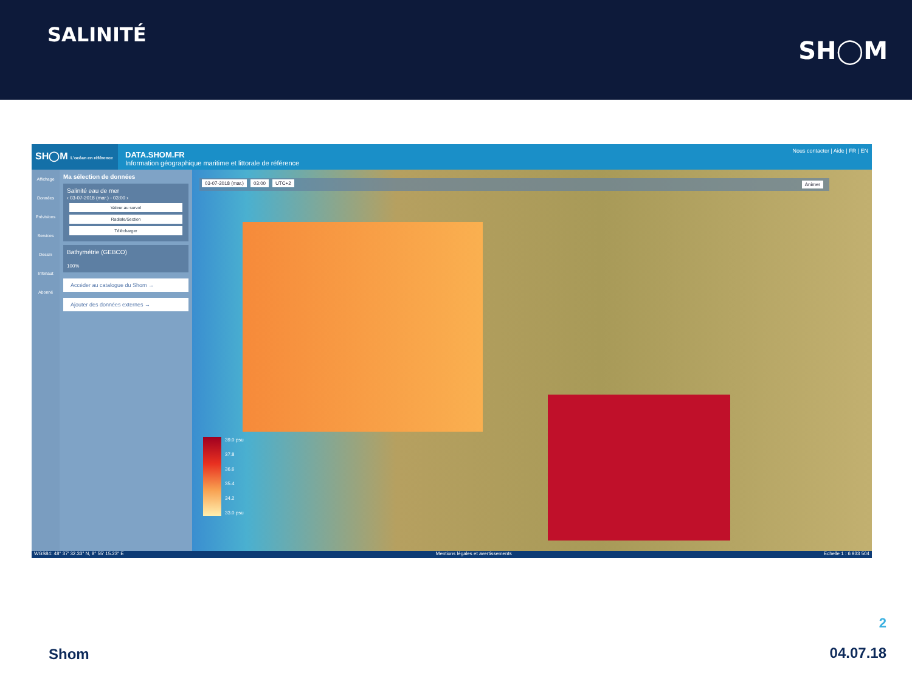SALINITÉ
SH◯M
SH◯M L'océan en référence
DATA.SHOM.FR
Information géographique maritime et littorale de référence
Nous contacter | Aide | FR | EN
Affichage
Données
Prévisions
Services
Dessin
Infonaut
Abonné
Ma sélection de données
Salinité eau de mer
‹ 03-07-2018 (mar.) - 03:00 ›
Valeur au survol
Radiale/Section
Télécharger
Bathymétrie (GEBCO)
100%
Accéder au catalogue du Shom →
Ajouter des données externes →
03-07-2018 (mar.) 03:00 UTC+2 Animer
39.0 psu
37.8
36.6
35.4
34.2
33.0 psu
WGS84: 48° 37' 32.33" N, 8° 55' 15.23" E Mentions légales et avertissements Echelle 1 : 6 933 504
2
Shom 04.07.18